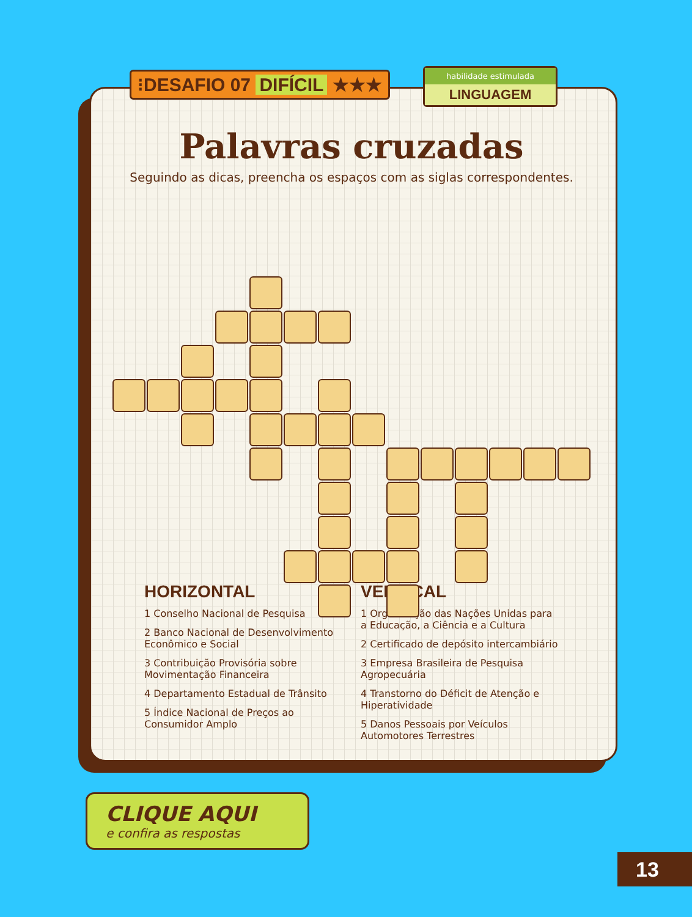⁝DESAFIO 07 DIFÍCIL ★★★
habilidade estimulada
LINGUAGEM
Palavras cruzadas
Seguindo as dicas, preencha os espaços com as siglas correspondentes.
HORIZONTAL
1 Conselho Nacional de Pesquisa
2 Banco Nacional de Desenvolvimento Econômico e Social
3 Contribuição Provisória sobre Movimentação Financeira
4 Departamento Estadual de Trânsito
5 Índice Nacional de Preços ao Consumidor Amplo
VERTICAL
1 Organização das Nações Unidas para a Educação, a Ciência e a Cultura
2 Certificado de depósito intercambiário
3 Empresa Brasileira de Pesquisa Agropecuária
4 Transtorno do Déficit de Atenção e Hiperatividade
5 Danos Pessoais por Veículos Automotores Terrestres
CLIQUE AQUI
e confira as respostas
13